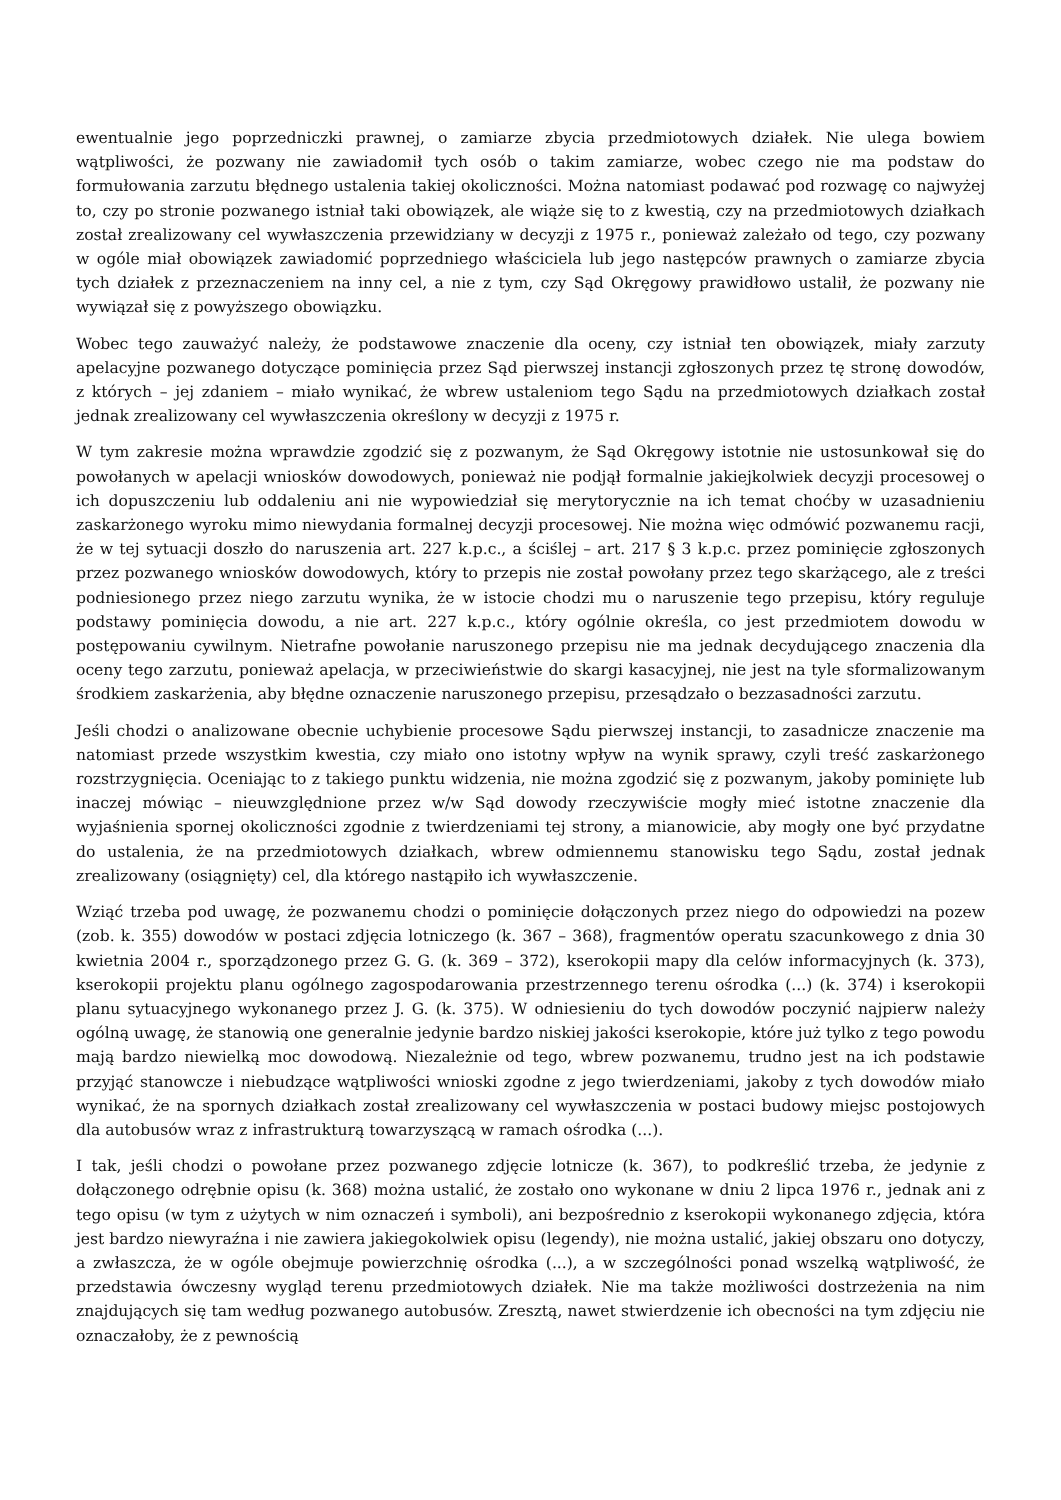ewentualnie jego poprzedniczki prawnej, o zamiarze zbycia przedmiotowych działek. Nie ulega bowiem wątpliwości, że pozwany nie zawiadomił tych osób o takim zamiarze, wobec czego nie ma podstaw do formułowania zarzutu błędnego ustalenia takiej okoliczności. Można natomiast podawać pod rozwagę co najwyżej to, czy po stronie pozwanego istniał taki obowiązek, ale wiąże się to z kwestią, czy na przedmiotowych działkach został zrealizowany cel wywłaszczenia przewidziany w decyzji z 1975 r., ponieważ zależało od tego, czy pozwany w ogóle miał obowiązek zawiadomić poprzedniego właściciela lub jego następców prawnych o zamiarze zbycia tych działek z przeznaczeniem na inny cel, a nie z tym, czy Sąd Okręgowy prawidłowo ustalił, że pozwany nie wywiązał się z powyższego obowiązku.
Wobec tego zauważyć należy, że podstawowe znaczenie dla oceny, czy istniał ten obowiązek, miały zarzuty apelacyjne pozwanego dotyczące pominięcia przez Sąd pierwszej instancji zgłoszonych przez tę stronę dowodów, z których – jej zdaniem – miało wynikać, że wbrew ustaleniom tego Sądu na przedmiotowych działkach został jednak zrealizowany cel wywłaszczenia określony w decyzji z 1975 r.
W tym zakresie można wprawdzie zgodzić się z pozwanym, że Sąd Okręgowy istotnie nie ustosunkował się do powołanych w apelacji wniosków dowodowych, ponieważ nie podjął formalnie jakiejkolwiek decyzji procesowej o ich dopuszczeniu lub oddaleniu ani nie wypowiedział się merytorycznie na ich temat choćby w uzasadnieniu zaskarżonego wyroku mimo niewydania formalnej decyzji procesowej. Nie można więc odmówić pozwanemu racji, że w tej sytuacji doszło do naruszenia art. 227 k.p.c., a ściślej – art. 217 § 3 k.p.c. przez pominięcie zgłoszonych przez pozwanego wniosków dowodowych, który to przepis nie został powołany przez tego skarżącego, ale z treści podniesionego przez niego zarzutu wynika, że w istocie chodzi mu o naruszenie tego przepisu, który reguluje podstawy pominięcia dowodu, a nie art. 227 k.p.c., który ogólnie określa, co jest przedmiotem dowodu w postępowaniu cywilnym. Nietrafne powołanie naruszonego przepisu nie ma jednak decydującego znaczenia dla oceny tego zarzutu, ponieważ apelacja, w przeciwieństwie do skargi kasacyjnej, nie jest na tyle sformalizowanym środkiem zaskarżenia, aby błędne oznaczenie naruszonego przepisu, przesądzało o bezzasadności zarzutu.
Jeśli chodzi o analizowane obecnie uchybienie procesowe Sądu pierwszej instancji, to zasadnicze znaczenie ma natomiast przede wszystkim kwestia, czy miało ono istotny wpływ na wynik sprawy, czyli treść zaskarżonego rozstrzygnięcia. Oceniając to z takiego punktu widzenia, nie można zgodzić się z pozwanym, jakoby pominięte lub inaczej mówiąc – nieuwzględnione przez w/w Sąd dowody rzeczywiście mogły mieć istotne znaczenie dla wyjaśnienia spornej okoliczności zgodnie z twierdzeniami tej strony, a mianowicie, aby mogły one być przydatne do ustalenia, że na przedmiotowych działkach, wbrew odmiennemu stanowisku tego Sądu, został jednak zrealizowany (osiągnięty) cel, dla którego nastąpiło ich wywłaszczenie.
Wziąć trzeba pod uwagę, że pozwanemu chodzi o pominięcie dołączonych przez niego do odpowiedzi na pozew (zob. k. 355) dowodów w postaci zdjęcia lotniczego (k. 367 – 368), fragmentów operatu szacunkowego z dnia 30 kwietnia 2004 r., sporządzonego przez G. G. (k. 369 – 372), kserokopii mapy dla celów informacyjnych (k. 373), kserokopii projektu planu ogólnego zagospodarowania przestrzennego terenu ośrodka (...) (k. 374) i kserokopii planu sytuacyjnego wykonanego przez J. G. (k. 375). W odniesieniu do tych dowodów poczynić najpierw należy ogólną uwagę, że stanowią one generalnie jedynie bardzo niskiej jakości kserokopie, które już tylko z tego powodu mają bardzo niewielką moc dowodową. Niezależnie od tego, wbrew pozwanemu, trudno jest na ich podstawie przyjąć stanowcze i niebudzące wątpliwości wnioski zgodne z jego twierdzeniami, jakoby z tych dowodów miało wynikać, że na spornych działkach został zrealizowany cel wywłaszczenia w postaci budowy miejsc postojowych dla autobusów wraz z infrastrukturą towarzyszącą w ramach ośrodka (...).
I tak, jeśli chodzi o powołane przez pozwanego zdjęcie lotnicze (k. 367), to podkreślić trzeba, że jedynie z dołączonego odrębnie opisu (k. 368) można ustalić, że zostało ono wykonane w dniu 2 lipca 1976 r., jednak ani z tego opisu (w tym z użytych w nim oznaczeń i symboli), ani bezpośrednio z kserokopii wykonanego zdjęcia, która jest bardzo niewyraźna i nie zawiera jakiegokolwiek opisu (legendy), nie można ustalić, jakiej obszaru ono dotyczy, a zwłaszcza, że w ogóle obejmuje powierzchnię ośrodka (...), a w szczególności ponad wszelką wątpliwość, że przedstawia ówczesny wygląd terenu przedmiotowych działek. Nie ma także możliwości dostrzeżenia na nim znajdujących się tam według pozwanego autobusów. Zresztą, nawet stwierdzenie ich obecności na tym zdjęciu nie oznaczałoby, że z pewnością